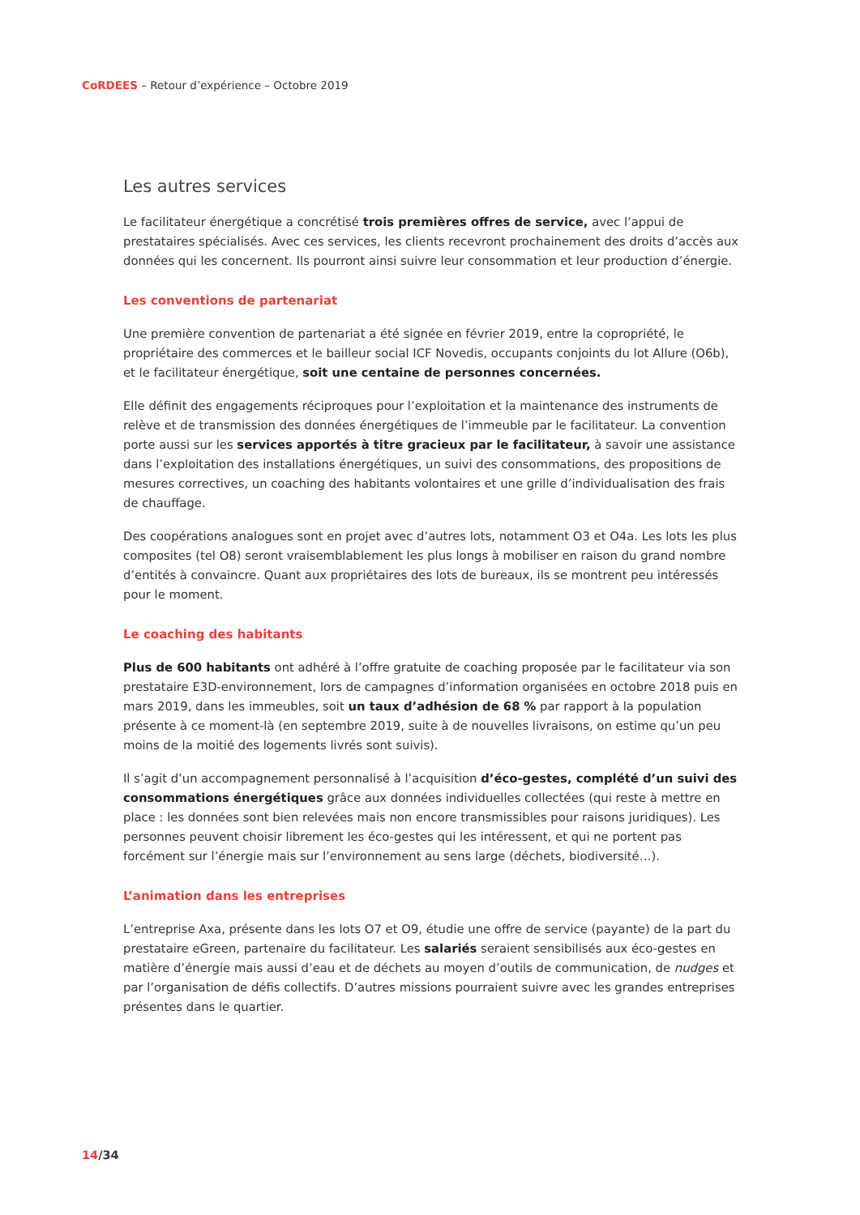CoRDEES – Retour d’expérience – Octobre 2019
Les autres services
Le facilitateur énergétique a concrétisé trois premières offres de service, avec l’appui de prestataires spécialisés. Avec ces services, les clients recevront prochainement des droits d’accès aux données qui les concernent. Ils pourront ainsi suivre leur consommation et leur production d’énergie.
Les conventions de partenariat
Une première convention de partenariat a été signée en février 2019, entre la copropriété, le propriétaire des commerces et le bailleur social ICF Novedis, occupants conjoints du lot Allure (O6b), et le facilitateur énergétique, soit une centaine de personnes concernées.
Elle définit des engagements réciproques pour l’exploitation et la maintenance des instruments de relève et de transmission des données énergétiques de l’immeuble par le facilitateur. La convention porte aussi sur les services apportés à titre gracieux par le facilitateur, à savoir une assistance dans l’exploitation des installations énergétiques, un suivi des consommations, des propositions de mesures correctives, un coaching des habitants volontaires et une grille d’individualisation des frais de chauffage.
Des coopérations analogues sont en projet avec d’autres lots, notamment O3 et O4a. Les lots les plus composites (tel O8) seront vraisemblablement les plus longs à mobiliser en raison du grand nombre d’entités à convaincre. Quant aux propriétaires des lots de bureaux, ils se montrent peu intéressés pour le moment.
Le coaching des habitants
Plus de 600 habitants ont adhéré à l’offre gratuite de coaching proposée par le facilitateur via son prestataire E3D-environnement, lors de campagnes d’information organisées en octobre 2018 puis en mars 2019, dans les immeubles, soit un taux d’adhésion de 68 % par rapport à la population présente à ce moment-là (en septembre 2019, suite à de nouvelles livraisons, on estime qu’un peu moins de la moitié des logements livrés sont suivis).
Il s’agit d’un accompagnement personnalisé à l’acquisition d’éco-gestes, complété d’un suivi des consommations énergétiques grâce aux données individuelles collectées (qui reste à mettre en place : les données sont bien relevées mais non encore transmissibles pour raisons juridiques). Les personnes peuvent choisir librement les éco-gestes qui les intéressent, et qui ne portent pas forcément sur l’énergie mais sur l’environnement au sens large (déchets, biodiversité…).
L’animation dans les entreprises
L’entreprise Axa, présente dans les lots O7 et O9, étudie une offre de service (payante) de la part du prestataire eGreen, partenaire du facilitateur. Les salariés seraient sensibilisés aux éco-gestes en matière d’énergie mais aussi d’eau et de déchets au moyen d’outils de communication, de nudges et par l’organisation de défis collectifs. D’autres missions pourraient suivre avec les grandes entreprises présentes dans le quartier.
14/34